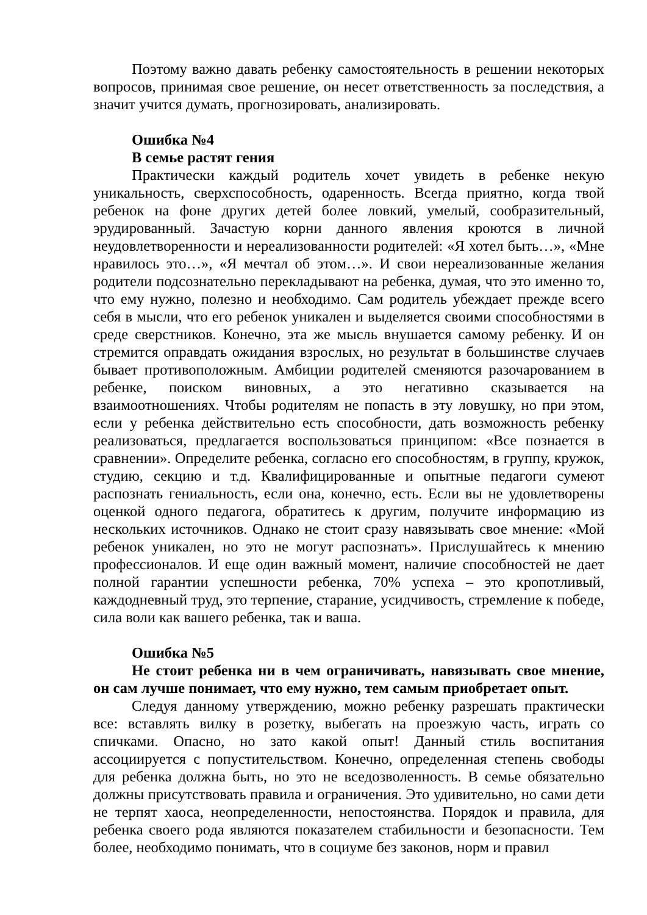Поэтому важно давать ребенку самостоятельность в решении некоторых вопросов, принимая свое решение, он несет ответственность за последствия, а значит учится думать, прогнозировать, анализировать.
Ошибка №4
В семье растят гения
Практически каждый родитель хочет увидеть в ребенке некую уникальность, сверхспособность, одаренность. Всегда приятно, когда твой ребенок на фоне других детей более ловкий, умелый, сообразительный, эрудированный. Зачастую корни данного явления кроются в личной неудовлетворенности и нереализованности родителей: «Я хотел быть…», «Мне нравилось это…», «Я мечтал об этом…». И свои нереализованные желания родители подсознательно перекладывают на ребенка, думая, что это именно то, что ему нужно, полезно и необходимо. Сам родитель убеждает прежде всего себя в мысли, что его ребенок уникален и выделяется своими способностями в среде сверстников. Конечно, эта же мысль внушается самому ребенку. И он стремится оправдать ожидания взрослых, но результат в большинстве случаев бывает противоположным. Амбиции родителей сменяются разочарованием в ребенке, поиском виновных, а это негативно сказывается на взаимоотношениях. Чтобы родителям не попасть в эту ловушку, но при этом, если у ребенка действительно есть способности, дать возможность ребенку реализоваться, предлагается воспользоваться принципом: «Все познается в сравнении». Определите ребенка, согласно его способностям, в группу, кружок, студию, секцию и т.д. Квалифицированные и опытные педагоги сумеют распознать гениальность, если она, конечно, есть. Если вы не удовлетворены оценкой одного педагога, обратитесь к другим, получите информацию из нескольких источников. Однако не стоит сразу навязывать свое мнение: «Мой ребенок уникален, но это не могут распознать». Прислушайтесь к мнению профессионалов. И еще один важный момент, наличие способностей не дает полной гарантии успешности ребенка, 70% успеха – это кропотливый, каждодневный труд, это терпение, старание, усидчивость, стремление к победе, сила воли как вашего ребенка, так и ваша.
Ошибка №5
Не стоит ребенка ни в чем ограничивать, навязывать свое мнение, он сам лучше понимает, что ему нужно, тем самым приобретает опыт.
Следуя данному утверждению, можно ребенку разрешать практически все: вставлять вилку в розетку, выбегать на проезжую часть, играть со спичками. Опасно, но зато какой опыт! Данный стиль воспитания ассоциируется с попустительством. Конечно, определенная степень свободы для ребенка должна быть, но это не вседозволенность. В семье обязательно должны присутствовать правила и ограничения. Это удивительно, но сами дети не терпят хаоса, неопределенности, непостоянства. Порядок и правила, для ребенка своего рода являются показателем стабильности и безопасности. Тем более, необходимо понимать, что в социуме без законов, норм и правил